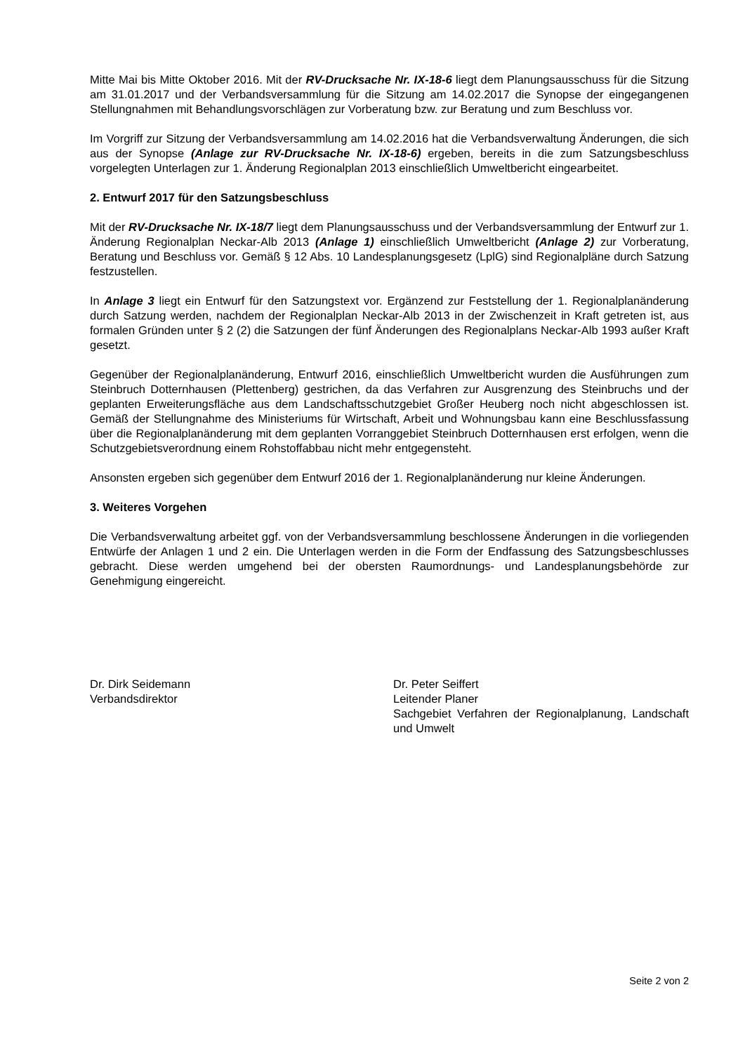Mitte Mai bis Mitte Oktober 2016. Mit der RV-Drucksache Nr. IX-18-6 liegt dem Planungsausschuss für die Sitzung am 31.01.2017 und der Verbandsversammlung für die Sitzung am 14.02.2017 die Synopse der eingegangenen Stellungnahmen mit Behandlungsvorschlägen zur Vorberatung bzw. zur Beratung und zum Beschluss vor.
Im Vorgriff zur Sitzung der Verbandsversammlung am 14.02.2016 hat die Verbandsverwaltung Änderungen, die sich aus der Synopse (Anlage zur RV-Drucksache Nr. IX-18-6) ergeben, bereits in die zum Satzungsbeschluss vorgelegten Unterlagen zur 1. Änderung Regionalplan 2013 einschließlich Umweltbericht eingearbeitet.
2. Entwurf 2017 für den Satzungsbeschluss
Mit der RV-Drucksache Nr. IX-18/7 liegt dem Planungsausschuss und der Verbandsversammlung der Entwurf zur 1. Änderung Regionalplan Neckar-Alb 2013 (Anlage 1) einschließlich Umweltbericht (Anlage 2) zur Vorberatung, Beratung und Beschluss vor. Gemäß § 12 Abs. 10 Landesplanungsgesetz (LplG) sind Regionalpläne durch Satzung festzustellen.
In Anlage 3 liegt ein Entwurf für den Satzungstext vor. Ergänzend zur Feststellung der 1. Regionalplanänderung durch Satzung werden, nachdem der Regionalplan Neckar-Alb 2013 in der Zwischenzeit in Kraft getreten ist, aus formalen Gründen unter § 2 (2) die Satzungen der fünf Änderungen des Regionalplans Neckar-Alb 1993 außer Kraft gesetzt.
Gegenüber der Regionalplanänderung, Entwurf 2016, einschließlich Umweltbericht wurden die Ausführungen zum Steinbruch Dotternhausen (Plettenberg) gestrichen, da das Verfahren zur Ausgrenzung des Steinbruchs und der geplanten Erweiterungsfläche aus dem Landschaftsschutzgebiet Großer Heuberg noch nicht abgeschlossen ist. Gemäß der Stellungnahme des Ministeriums für Wirtschaft, Arbeit und Wohnungsbau kann eine Beschlussfassung über die Regionalplanänderung mit dem geplanten Vorranggebiet Steinbruch Dotternhausen erst erfolgen, wenn die Schutzgebietsverordnung einem Rohstoffabbau nicht mehr entgegensteht.
Ansonsten ergeben sich gegenüber dem Entwurf 2016 der 1. Regionalplanänderung nur kleine Änderungen.
3. Weiteres Vorgehen
Die Verbandsverwaltung arbeitet ggf. von der Verbandsversammlung beschlossene Änderungen in die vorliegenden Entwürfe der Anlagen 1 und 2 ein. Die Unterlagen werden in die Form der Endfassung des Satzungsbeschlusses gebracht. Diese werden umgehend bei der obersten Raumordnungs- und Landesplanungsbehörde zur Genehmigung eingereicht.
Dr. Dirk Seidemann
Verbandsdirektor
Dr. Peter Seiffert
Leitender Planer
Sachgebiet Verfahren der Regionalplanung, Landschaft und Umwelt
Seite 2 von 2